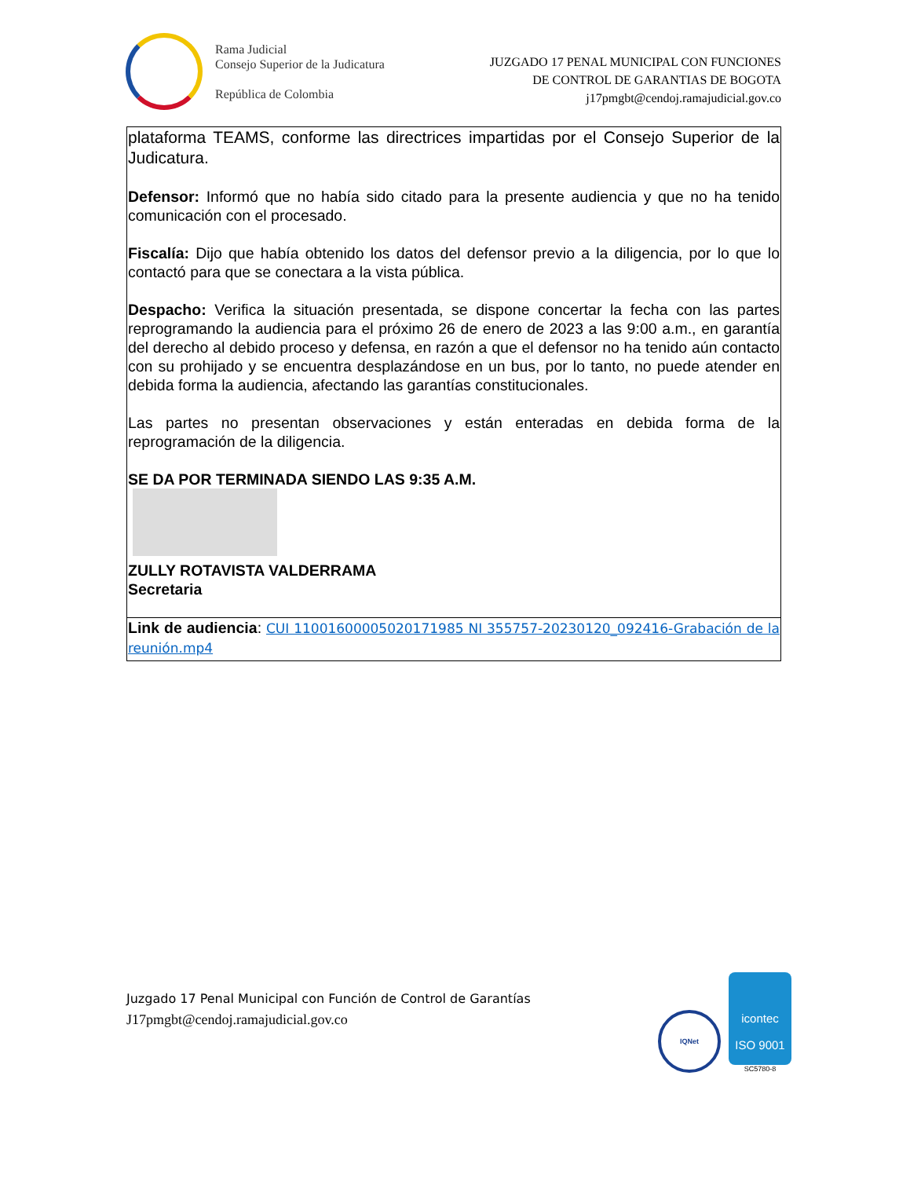Rama Judicial
Consejo Superior de la Judicatura
República de Colombia
JUZGADO 17 PENAL MUNICIPAL CON FUNCIONES
DE CONTROL DE GARANTIAS DE BOGOTA
j17pmgbt@cendoj.ramajudicial.gov.co
| plataforma TEAMS, conforme las directrices impartidas por el Consejo Superior de la Judicatura. Defensor: Informó que no había sido citado para la presente audiencia y que no ha tenido comunicación con el procesado. Fiscalía: Dijo que había obtenido los datos del defensor previo a la diligencia, por lo que lo contactó para que se conectara a la vista pública. Despacho: Verifica la situación presentada, se dispone concertar la fecha con las partes reprogramando la audiencia para el próximo 26 de enero de 2023 a las 9:00 a.m., en garantía del derecho al debido proceso y defensa, en razón a que el defensor no ha tenido aún contacto con su prohijado y se encuentra desplazándose en un bus, por lo tanto, no puede atender en debida forma la audiencia, afectando las garantías constitucionales. Las partes no presentan observaciones y están enteradas en debida forma de la reprogramación de la diligencia. SE DA POR TERMINADA SIENDO LAS 9:35 A.M. ZULLY ROTAVISTA VALDERRAMA Secretaria |
| Link de audiencia : CUI 11001600005020171985 NI 355757-20230120_092416-Grabación de la reunión.mp4 |
Juzgado 17 Penal Municipal con Función de Control de Garantías
J17pmgbt@cendoj.ramajudicial.gov.co
IQNet
icontec
ISO 9001
SC5780-8